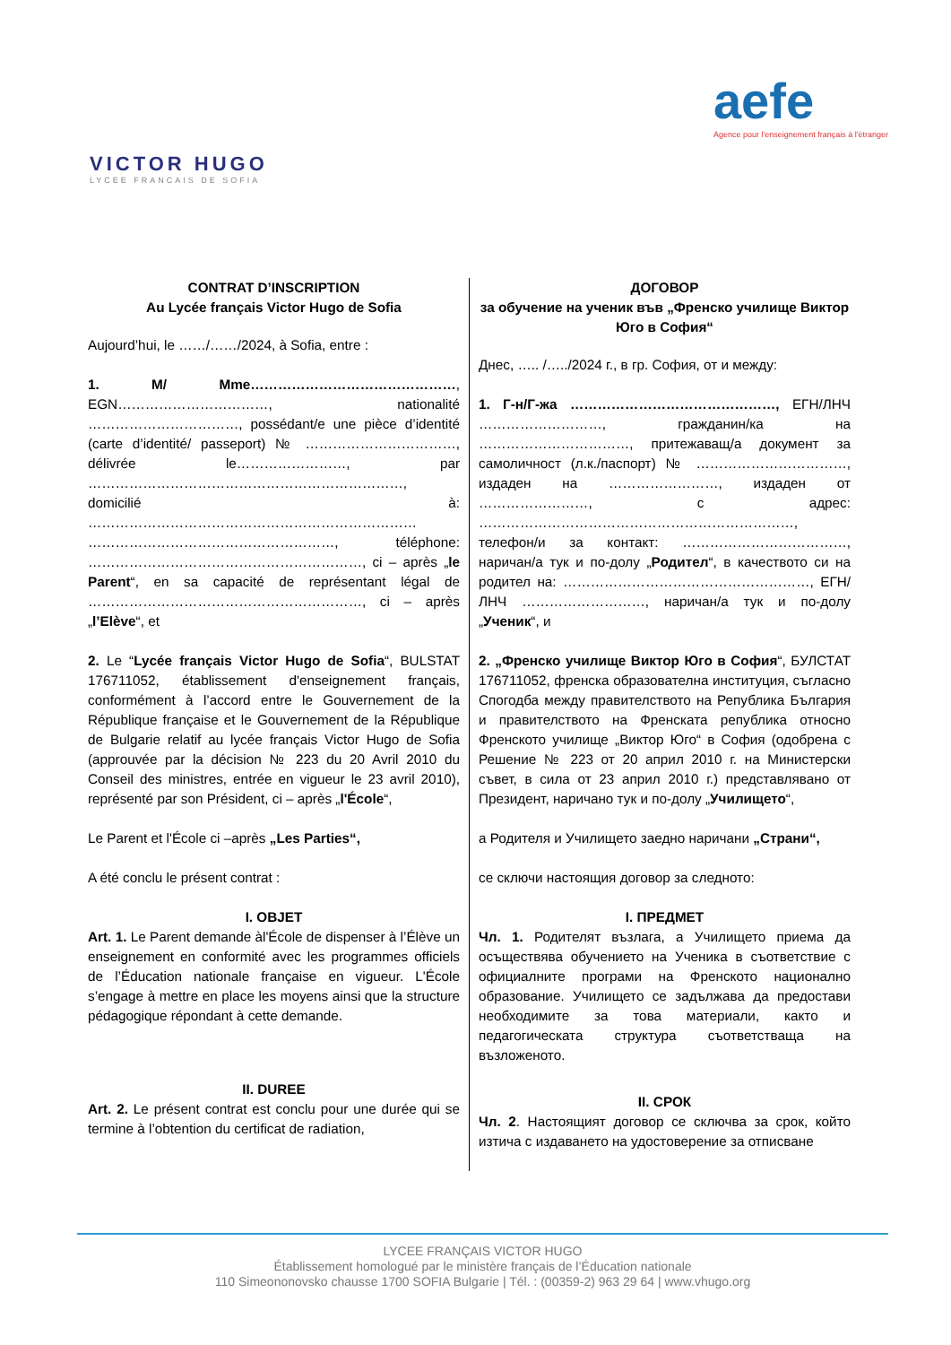VICTOR HUGO
LYCEE FRANCAIS DE SOFIA
aefe
Agence pour l'enseignement français à l'étranger
CONTRAT D’INSCRIPTION
Au Lycée français Victor Hugo de Sofia
Aujourd’hui, le ……/……/2024, à Sofia, entre :
1. M/ Mme………………………………………, EGN……………………………, nationalité ……………………………, possédant/e une pièce d’identité (carte d’identité/ passeport) № ……………………………, délivrée le……………………, par ……………………………………………………………, domicilié à: ……………………………………………………………… ………………………………………………, téléphone: ……………………………………………………, ci – après „le Parent“, en sa capacité de représentant légal de ……………………………………………………, ci – après „l’Elève“, et
2. Le “Lycée français Victor Hugo de Sofia“, BULSTAT 176711052, établissement d'enseignement français, conformément à l’accord entre le Gouvernement de la République française et le Gouvernement de la République de Bulgarie relatif au lycée français Victor Hugo de Sofia (approuvée par la décision № 223 du 20 Avril 2010 du Conseil des ministres, entrée en vigueur le 23 avril 2010), représenté par son Président, ci – après „l'École“,
Le Parent et l'École ci –après „Les Parties“,
A été conclu le présent contrat :
I. OBJET
Art. 1. Le Parent demande àl'École de dispenser à l’Élève un enseignement en conformité avec les programmes officiels de l’Éducation nationale française en vigueur. L'École s’engage à mettre en place les moyens ainsi que la structure pédagogique répondant à cette demande.
II. DUREE
Art. 2. Le présent contrat est conclu pour une durée qui se termine à l’obtention du certificat de radiation,
ДОГОВОР
за обучение на ученик във „Френско училище Виктор Юго в София“
Днес, ….. /…../2024 г., в гр. София, от и между:
1. Г-н/Г-жа ………………………………………, ЕГН/ЛНЧ ………………………, гражданин/ка на ……………………………, притежаващ/а документ за самоличност (л.к./паспорт) № ……………………………, издаден на ……………………, издаден от ……………………, с адрес: ……………………………………………………………, телефон/и за контакт: ………………………………, наричан/а тук и по-долу „Родител“, в качеството си на родител на: ………………………………………………, ЕГН/ЛНЧ ………………………, наричан/а тук и по-долу „Ученик“, и
2. „Френско училище Виктор Юго в София“, БУЛСТАТ 176711052, френска образователна институция, съгласно Спогодба между правителството на Република България и правителството на Френската република относно Френското училище „Виктор Юго“ в София (одобрена с Решение № 223 от 20 април 2010 г. на Министерски съвет, в сила от 23 април 2010 г.) представлявано от Президент, наричано тук и по-долу „Училището“,
а Родителя и Училището заедно наричани „Страни“,
се сключи настоящия договор за следното:
I. ПРЕДМЕТ
Чл. 1. Родителят възлага, а Училището приема да осъществява обучението на Ученика в съответствие с официалните програми на Френското национално образование. Училището се задължава да предостави необходимите за това материали, както и педагогическата структура съответстваща на възложеното.
II. СРОК
Чл. 2. Настоящият договор се сключва за срок, който изтича с издаването на удостоверение за отписване
LYCEE FRANÇAIS VICTOR HUGO
Établissement homologué par le ministère français de l’Éducation nationale
110 Simeononovsko chausse 1700 SOFIA Bulgarie | Tél. : (00359-2) 963 29 64 | www.vhugo.org